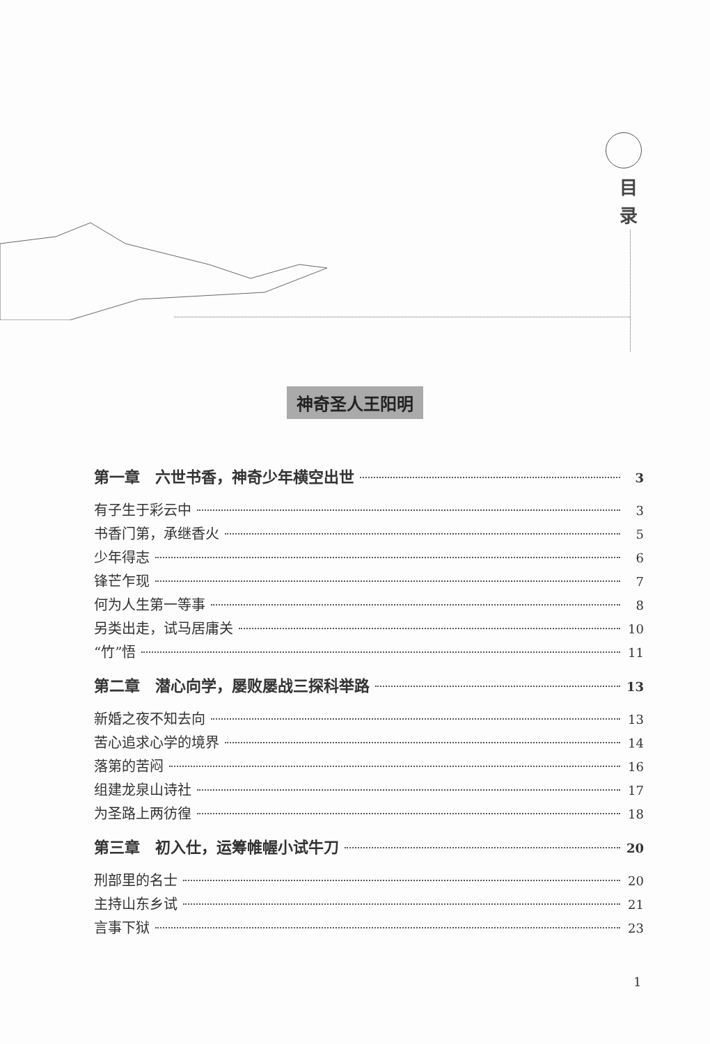目
录
神奇圣人王阳明
第一章　六世书香，神奇少年横空出世 3
有子生于彩云中 3
书香门第，承继香火 5
少年得志 6
锋芒乍现 7
何为人生第一等事 8
另类出走，试马居庸关 10
“竹”悟 11
第二章　潜心向学，屡败屡战三探科举路 13
新婚之夜不知去向 13
苦心追求心学的境界 14
落第的苦闷 16
组建龙泉山诗社 17
为圣路上两彷徨 18
第三章　初入仕，运筹帷幄小试牛刀 20
刑部里的名士 20
主持山东乡试 21
言事下狱 23
1